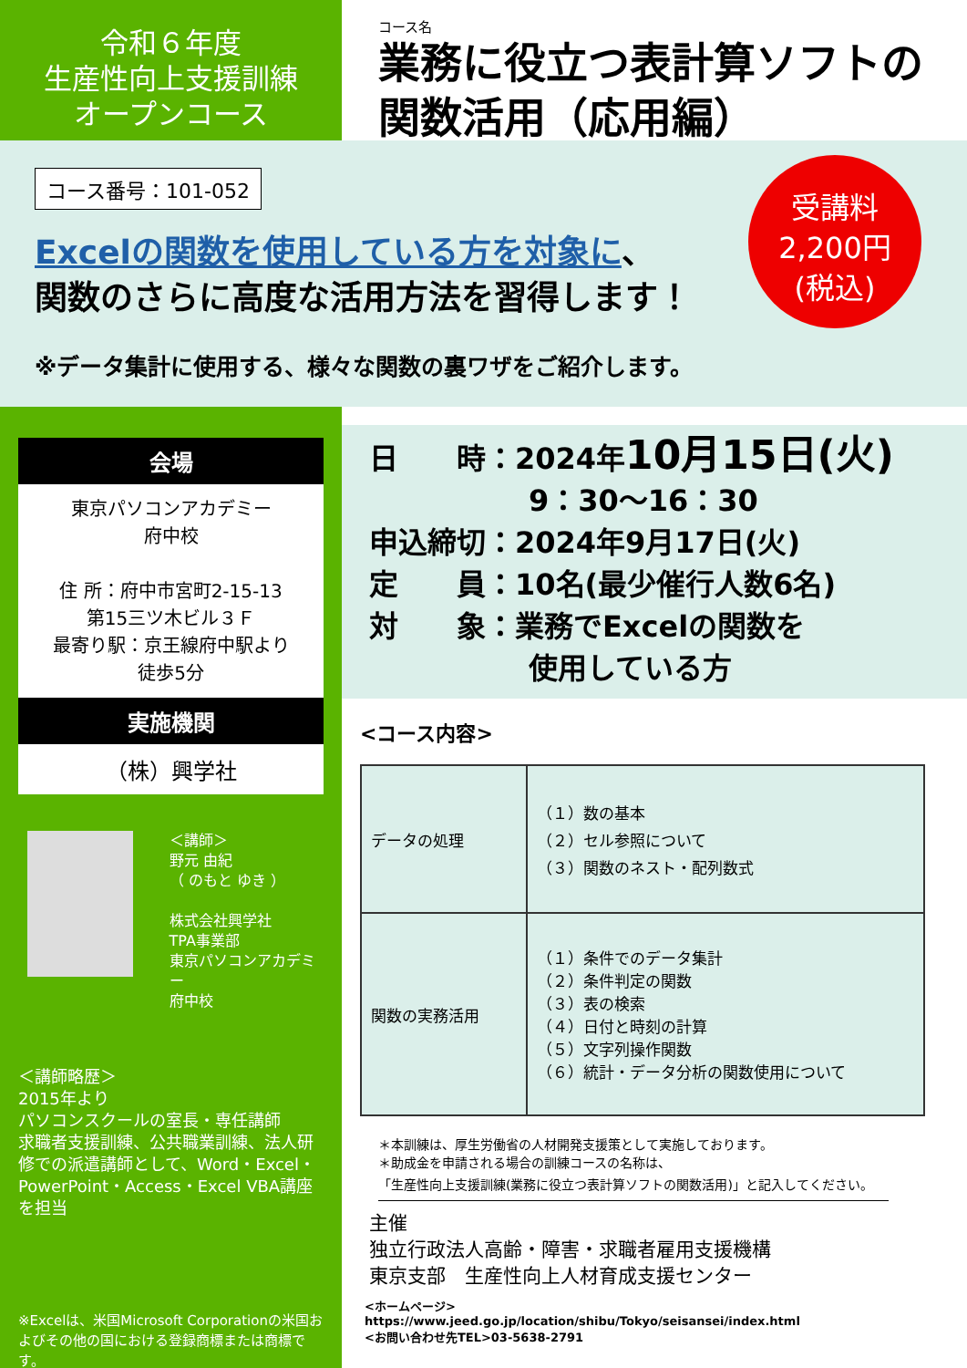令和６年度
生産性向上支援訓練
オープンコース
コース名
業務に役立つ表計算ソフトの
関数活用（応用編）
コース番号：101-052
受講料
2,200円
(税込)
Excelの関数を使用している方を対象に、
関数のさらに高度な活用方法を習得します！
※データ集計に使用する、様々な関数の裏ワザをご紹介します。
会場
東京パソコンアカデミー
府中校
住 所：府中市宮町2-15-13
第15三ツ木ビル３Ｆ
最寄り駅：京王線府中駅より
徒歩5分
実施機関
（株）興学社
＜講師＞
野元 由紀
（ のもと ゆき ）
株式会社興学社
TPA事業部
東京パソコンアカデミー
府中校
＜講師略歴＞
2015年より
パソコンスクールの室長・専任講師
求職者支援訓練、公共職業訓練、法人研修での派遣講師として、Word・Excel・PowerPoint・Access・Excel VBA講座を担当
※Excelは、米国Microsoft Corporationの米国およびその他の国における登録商標または商標です。
日　　時：2024年10月15日(火)
9：30～16：30
申込締切：2024年9月17日(火)
定　　員：10名(最少催行人数6名)
対　　象：業務でExcelの関数を
使用している方
<コース内容>
| データの処理 | （１）数の基本 （２）セル参照について （３）関数のネスト・配列数式 |
| 関数の実務活用 | （１）条件でのデータ集計 （２）条件判定の関数 （３）表の検索 （４）日付と時刻の計算 （５）文字列操作関数 （６）統計・データ分析の関数使用について |
＊本訓練は、厚生労働省の人材開発支援策として実施しております。
＊助成金を申請される場合の訓練コースの名称は、
「生産性向上支援訓練(業務に役立つ表計算ソフトの関数活用)」と記入してください。
主催
独立行政法人高齢・障害・求職者雇用支援機構
東京支部　生産性向上人材育成支援センター
<ホームページ>
https://www.jeed.go.jp/location/shibu/Tokyo/seisansei/index.html
<お問い合わせ先TEL>03-5638-2791